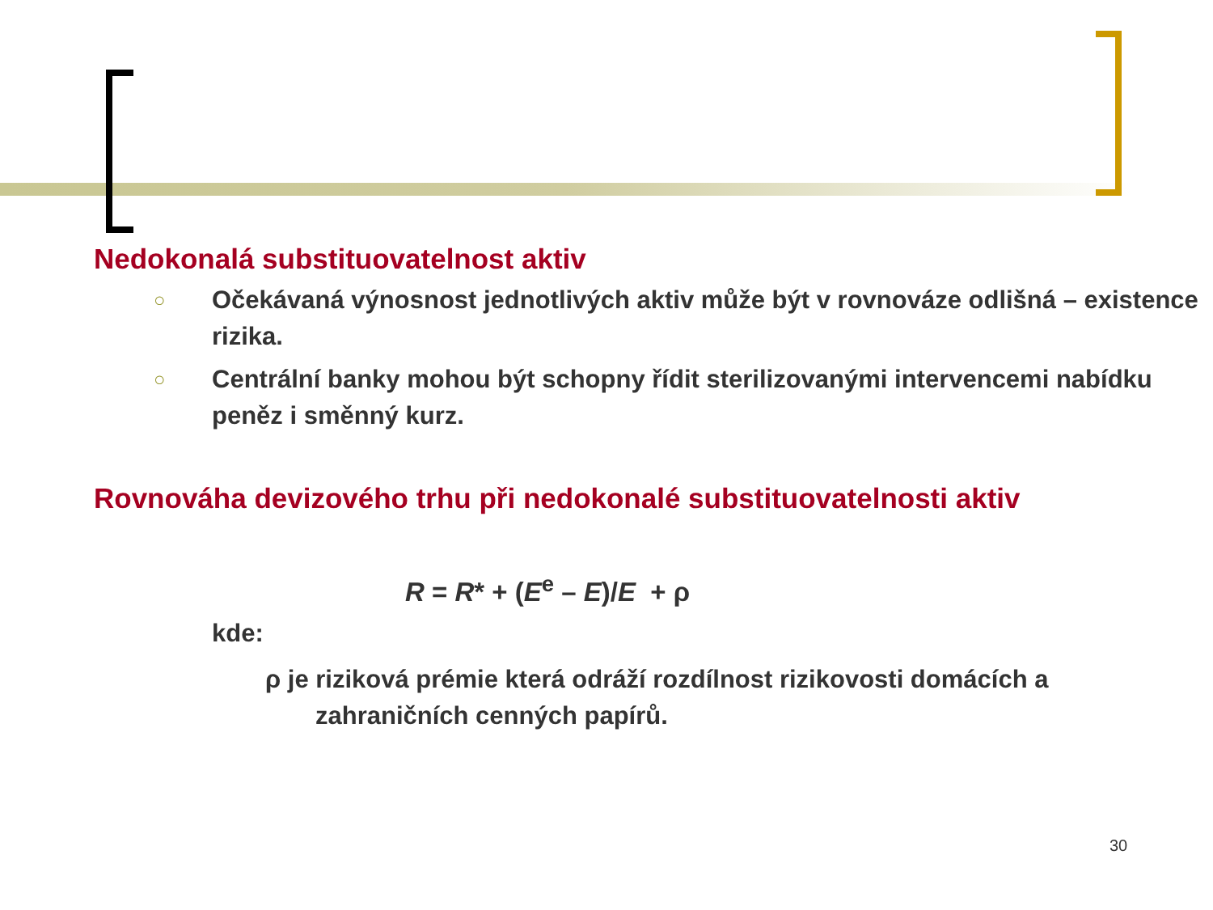Nedokonalá substituovatelnost aktiv
○ Očekávaná výnosnost jednotlivých aktiv může být v rovnováze odlišná – existence rizika.
○ Centrální banky mohou být schopny řídit sterilizovanými intervencemi nabídku peněz i směnný kurz.
Rovnováha devizového trhu při nedokonalé substituovatelnosti aktiv
R = R* + (E<sup>e</sup> – E)/E + ρ
kde:
ρ je riziková prémie která odráží rozdílnost rizikovosti domácích a zahraničních cenných papírů.
30